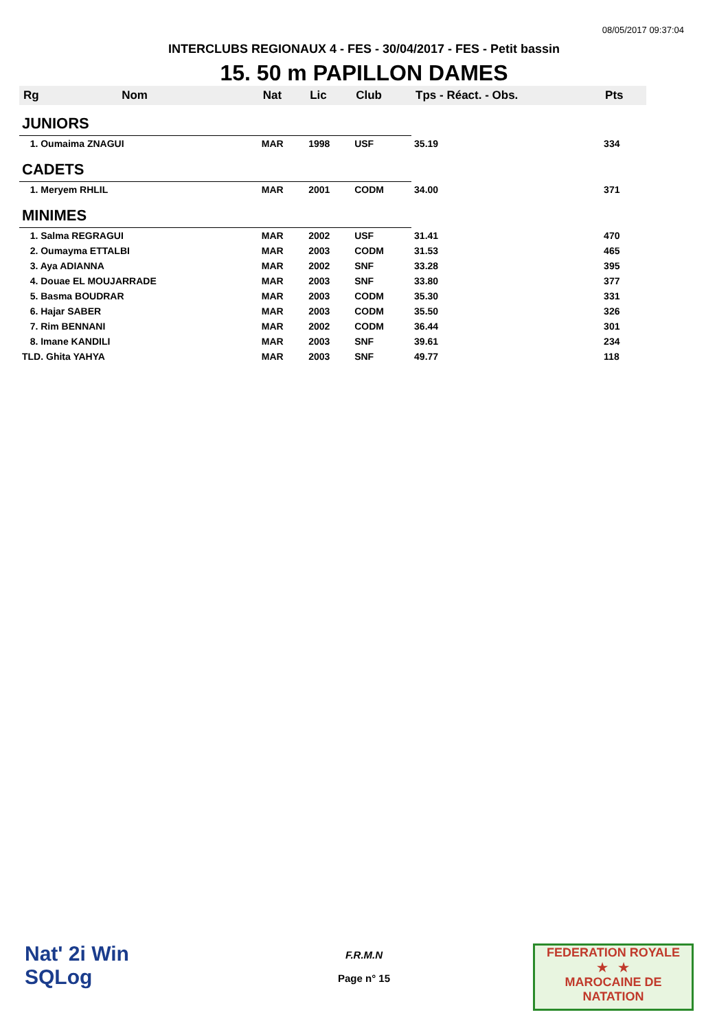08/05/2017 09:37:04
INTERCLUBS REGIONAUX 4 - FES - 30/04/2017 - FES - Petit bassin
15. 50 m PAPILLON DAMES
| Rg | Nom | Nat | Lic | Club | Tps - Réact. - Obs. | Pts |
| --- | --- | --- | --- | --- | --- | --- |
| JUNIORS | | | | | | |
| 1. Oumaima ZNAGUI | | MAR | 1998 | USF | 35.19 | 334 |
| CADETS | | | | | | |
| 1. Meryem RHLIL | | MAR | 2001 | CODM | 34.00 | 371 |
| MINIMES | | | | | | |
| 1. Salma REGRAGUI | | MAR | 2002 | USF | 31.41 | 470 |
| 2. Oumayma ETTALBI | | MAR | 2003 | CODM | 31.53 | 465 |
| 3. Aya ADIANNA | | MAR | 2002 | SNF | 33.28 | 395 |
| 4. Douae EL MOUJARRADE | | MAR | 2003 | SNF | 33.80 | 377 |
| 5. Basma BOUDRAR | | MAR | 2003 | CODM | 35.30 | 331 |
| 6. Hajar SABER | | MAR | 2003 | CODM | 35.50 | 326 |
| 7. Rim BENNANI | | MAR | 2002 | CODM | 36.44 | 301 |
| 8. Imane KANDILI | | MAR | 2003 | SNF | 39.61 | 234 |
| TLD. Ghita YAHYA | | MAR | 2003 | SNF | 49.77 | 118 |
Nat' 2i Win
SQLog
F.R.M.N
Page n° 15
FEDERATION ROYALE
★ ★
MAROCAINE DE NATATION